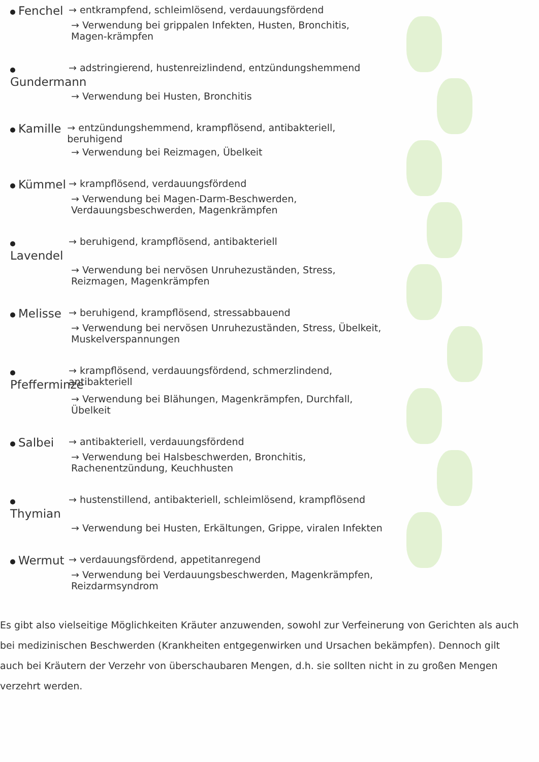Fenchel → entkrampfend, schleimlösend, verdauungsfördend
→ Verwendung bei grippalen Infekten, Husten, Bronchitis, Magen-krämpfen
Gundermann → adstringierend, hustenreizlindend, entzündungshemmend
→ Verwendung bei Husten, Bronchitis
Kamille → entzündungshemmend, krampflösend, antibakteriell, beruhigend
→ Verwendung bei Reizmagen, Übelkeit
Kümmel → krampflösend, verdauungsfördend
→ Verwendung bei Magen-Darm-Beschwerden, Verdauungsbeschwerden, Magenkrämpfen
Lavendel → beruhigend, krampflösend, antibakteriell
→ Verwendung bei nervösen Unruhezuständen, Stress, Reizmagen, Magenkrämpfen
Melisse → beruhigend, krampflösend, stressabbauend
→ Verwendung bei nervösen Unruhezuständen, Stress, Übelkeit, Muskelverspannungen
Pfefferminze → krampflösend, verdauungsfördend, schmerzlindend, antibakteriell
→ Verwendung bei Blähungen, Magenkrämpfen, Durchfall, Übelkeit
Salbei → antibakteriell, verdauungsfördend
→ Verwendung bei Halsbeschwerden, Bronchitis, Rachenentzündung, Keuchhusten
Thymian → hustenstillend, antibakteriell, schleimlösend, krampflösend
→ Verwendung bei Husten, Erkältungen, Grippe, viralen Infekten
Wermut → verdauungsfördend, appetitanregend
→ Verwendung bei Verdauungsbeschwerden, Magenkrämpfen, Reizdarmsyndrom
Es gibt also vielseitige Möglichkeiten Kräuter anzuwenden, sowohl zur Verfeinerung von Gerichten als auch bei medizinischen Beschwerden (Krankheiten entgegenwirken und Ursachen bekämpfen). Dennoch gilt auch bei Kräutern der Verzehr von überschaubaren Mengen, d.h. sie sollten nicht in zu großen Mengen verzehrt werden.